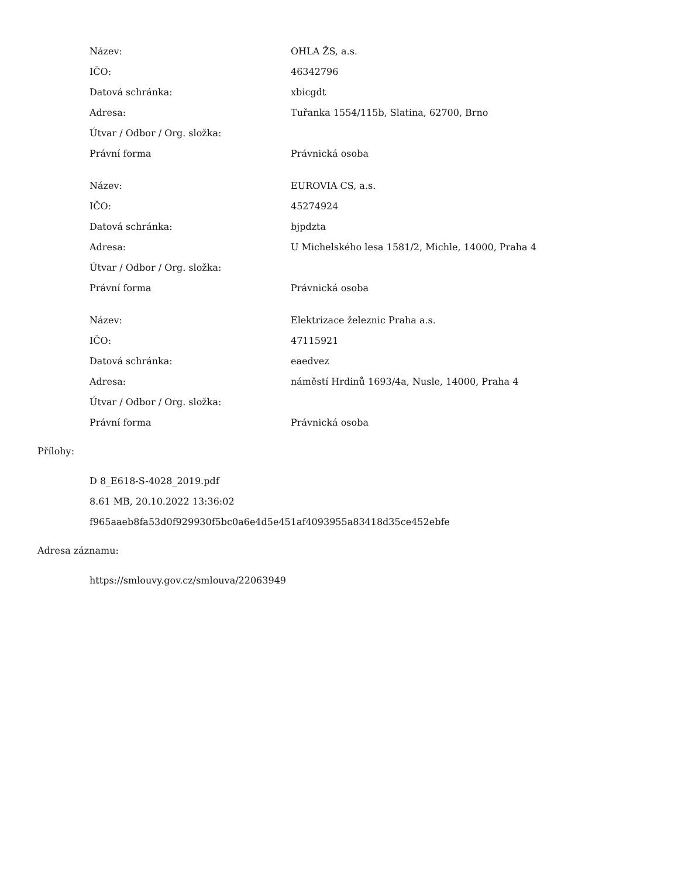| Název: | OHLA ŽS, a.s. |
| IČO: | 46342796 |
| Datová schránka: | xbicgdt |
| Adresa: | Tuřanka 1554/115b, Slatina, 62700, Brno |
| Útvar / Odbor / Org. složka: | |
| Právní forma | Právnická osoba |
| Název: | EUROVIA CS, a.s. |
| IČO: | 45274924 |
| Datová schránka: | bjpdzta |
| Adresa: | U Michelského lesa 1581/2, Michle, 14000, Praha 4 |
| Útvar / Odbor / Org. složka: | |
| Právní forma | Právnická osoba |
| Název: | Elektrizace železnic Praha a.s. |
| IČO: | 47115921 |
| Datová schránka: | eaedvez |
| Adresa: | náměstí Hrdinů 1693/4a, Nusle, 14000, Praha 4 |
| Útvar / Odbor / Org. složka: | |
| Právní forma | Právnická osoba |
Přílohy:
D 8_E618-S-4028_2019.pdf
8.61 MB, 20.10.2022 13:36:02
f965aaeb8fa53d0f929930f5bc0a6e4d5e451af4093955a83418d35ce452ebfe
Adresa záznamu:
https://smlouvy.gov.cz/smlouva/22063949